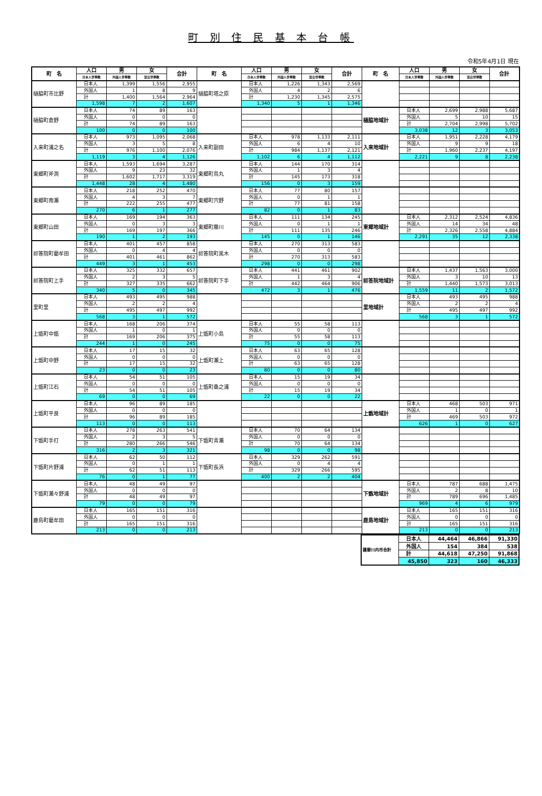町 別 住 民 基 本 台 帳
令和5年4月1日 現在
| 町 名 | 人口 | 男 | 女 | 合計 | 町 名 | 人口 | 男 | 女 | 合計 | 町 名 | 人口 | 男 | 女 | 合計 |
| --- | --- | --- | --- | --- | --- | --- | --- | --- | --- | --- | --- | --- | --- | --- |
| | 日本人世帯数 | 外国人世帯数 | 混合世帯数 | | | 日本人世帯数 | 外国人世帯数 | 混合世帯数 | | | 日本人世帯数 | 外国人世帯数 | 混合世帯数 | |
| 樋脇町市比野 | 日本人 | 1,399 | 1,556 | 2,955 | 樋脇町塔之原 | 日本人 | 1,226 | 1,343 | 2,569 | | | | | |
| | 外国人 | 1 | 8 | 9 | | 外国人 | 4 | 2 | 6 | | | | | |
| | 計 | 1,400 | 1,564 | 2,964 | | 計 | 1,230 | 1,345 | 2,575 | | | | | |
| | 1,598 | 7 | 2 | 1,607 | | 1,340 | 5 | 1 | 1,346 | | | | | |
| 樋脇町倉野 | 日本人 | 74 | 89 | 163 | | | | | | 樋脇地域計 | 日本人 | 2,699 | 2,988 | 5,687 |
| | 外国人 | 0 | 0 | 0 | | | | | | | 外国人 | 5 | 10 | 15 |
| | 計 | 74 | 89 | 163 | | | | | | | 計 | 2,704 | 2,998 | 5,702 |
| | 100 | 0 | 0 | 100 | | | | | | | 3,038 | 12 | 3 | 3,053 |
| 入来町浦之名 | 日本人 | 973 | 1,095 | 2,068 | 入来町副田 | 日本人 | 978 | 1,133 | 2,111 | 入来地域計 | 日本人 | 1,951 | 2,228 | 4,179 |
| | 外国人 | 3 | 5 | 8 | | 外国人 | 6 | 4 | 10 | | 外国人 | 9 | 9 | 18 |
| | 計 | 976 | 1,100 | 2,076 | | 計 | 984 | 1,137 | 2,121 | | 計 | 1,960 | 2,237 | 4,197 |
| | 1,119 | 3 | 4 | 1,126 | | 1,102 | 6 | 4 | 1,112 | | 2,221 | 9 | 8 | 2,238 |
| 東郷町斧渕 | 日本人 | 1,593 | 1,694 | 3,287 | 東郷町鳥丸 | 日本人 | 144 | 170 | 314 | | | | | |
| | 外国人 | 9 | 23 | 32 | | 外国人 | 1 | 3 | 4 | | | | | |
| | 計 | 1,602 | 1,717 | 3,319 | | 計 | 145 | 173 | 318 | | | | | |
| | 1,448 | 28 | 4 | 1,480 | | 156 | 0 | 3 | 159 | | | | | |
| 東郷町南瀬 | 日本人 | 218 | 252 | 470 | 東郷町宍野 | 日本人 | 77 | 80 | 157 | | | | | |
| | 外国人 | 4 | 3 | 7 | | 外国人 | 0 | 1 | 1 | | | | | |
| | 計 | 222 | 255 | 477 | | 計 | 77 | 81 | 158 | | | | | |
| | 270 | 6 | 1 | 277 | | 82 | 0 | 1 | 83 | | | | | |
| 東郷町山田 | 日本人 | 169 | 194 | 363 | 東郷町藤川 | 日本人 | 111 | 134 | 245 | 東郷地域計 | 日本人 | 2,312 | 2,524 | 4,836 |
| | 外国人 | 0 | 3 | 3 | | 外国人 | 0 | 1 | 1 | | 外国人 | 14 | 34 | 48 |
| | 計 | 169 | 197 | 366 | | 計 | 111 | 135 | 246 | | 計 | 2,326 | 2,558 | 4,884 |
| | 190 | 1 | 2 | 193 | | 145 | 0 | 1 | 146 | | 2,291 | 35 | 12 | 2,338 |
| 祁答院町藺牟田 | 日本人 | 401 | 457 | 858 | 祁答院町黒木 | 日本人 | 270 | 313 | 583 | | | | | |
| | 外国人 | 0 | 4 | 4 | | 外国人 | 0 | 0 | 0 | | | | | |
| | 計 | 401 | 461 | 862 | | 計 | 270 | 313 | 583 | | | | | |
| | 449 | 3 | 1 | 453 | | 298 | 0 | 0 | 298 | | | | | |
| 祁答院町上手 | 日本人 | 325 | 332 | 657 | 祁答院町下手 | 日本人 | 441 | 461 | 902 | 祁答院地域計 | 日本人 | 1,437 | 1,563 | 3,000 |
| | 外国人 | 2 | 3 | 5 | | 外国人 | 1 | 3 | 4 | | 外国人 | 3 | 10 | 13 |
| | 計 | 327 | 335 | 662 | | 計 | 442 | 464 | 906 | | 計 | 1,440 | 1,573 | 3,013 |
| | 340 | 5 | 0 | 345 | | 472 | 3 | 1 | 476 | | 1,559 | 11 | 2 | 1,572 |
| 里町里 | 日本人 | 493 | 495 | 988 | | | | | | 里地域計 | 日本人 | 493 | 495 | 988 |
| | 外国人 | 2 | 2 | 4 | | | | | | | 外国人 | 2 | 2 | 4 |
| | 計 | 495 | 497 | 992 | | | | | | | 計 | 495 | 497 | 992 |
| | 568 | 3 | 1 | 572 | | | | | | | 568 | 3 | 1 | 572 |
| 上甑町中甑 | 日本人 | 168 | 206 | 374 | 上甑町小島 | 日本人 | 55 | 58 | 113 | | | | | |
| | 外国人 | 1 | 0 | 1 | | 外国人 | 0 | 0 | 0 | | | | | |
| | 計 | 169 | 206 | 375 | | 計 | 55 | 58 | 113 | | | | | |
| | 244 | 1 | 0 | 245 | | 75 | 0 | 0 | 75 | | | | | |
| 上甑町中野 | 日本人 | 17 | 15 | 32 | 上甑町瀬上 | 日本人 | 63 | 65 | 128 | | | | | |
| | 外国人 | 0 | 0 | 0 | | 外国人 | 0 | 0 | 0 | | | | | |
| | 計 | 17 | 15 | 32 | | 計 | 63 | 65 | 128 | | | | | |
| | 23 | 0 | 0 | 23 | | 80 | 0 | 0 | 80 | | | | | |
| 上甑町江石 | 日本人 | 54 | 51 | 105 | 上甑町桑之浦 | 日本人 | 15 | 19 | 34 | | | | | |
| | 外国人 | 0 | 0 | 0 | | 外国人 | 0 | 0 | 0 | | | | | |
| | 計 | 54 | 51 | 105 | | 計 | 15 | 19 | 34 | | | | | |
| | 69 | 0 | 0 | 69 | | 22 | 0 | 0 | 22 | | | | | |
| 上甑町平良 | 日本人 | 96 | 89 | 185 | | | | | | 上甑地域計 | 日本人 | 468 | 503 | 971 |
| | 外国人 | 0 | 0 | 0 | | | | | | | 外国人 | 1 | 0 | 1 |
| | 計 | 96 | 89 | 185 | | | | | | | 計 | 469 | 503 | 972 |
| | 113 | 0 | 0 | 113 | | | | | | | 626 | 1 | 0 | 627 |
| 下甑町手打 | 日本人 | 278 | 263 | 541 | 下甑町青瀬 | 日本人 | 70 | 64 | 134 | | | | | |
| | 外国人 | 2 | 3 | 5 | | 外国人 | 0 | 0 | 0 | | | | | |
| | 計 | 280 | 266 | 546 | | 計 | 70 | 64 | 134 | | | | | |
| | 316 | 2 | 3 | 321 | | 98 | 0 | 0 | 98 | | | | | |
| 下甑町片野浦 | 日本人 | 62 | 50 | 112 | 下甑町長浜 | 日本人 | 329 | 262 | 591 | | | | | |
| | 外国人 | 0 | 1 | 1 | | 外国人 | 0 | 4 | 4 | | | | | |
| | 計 | 62 | 51 | 113 | | 計 | 329 | 266 | 595 | | | | | |
| | 76 | 0 | 1 | 77 | | 400 | 2 | 2 | 404 | | | | | |
| 下甑町瀬々野浦 | 日本人 | 48 | 49 | 97 | | | | | | 下甑地域計 | 日本人 | 787 | 688 | 1,475 |
| | 外国人 | 0 | 0 | 0 | | | | | | | 外国人 | 2 | 8 | 10 |
| | 計 | 48 | 49 | 97 | | | | | | | 計 | 789 | 696 | 1,485 |
| | 79 | 0 | 0 | 79 | | | | | | | 969 | 4 | 6 | 979 |
| 鹿島町藺牟田 | 日本人 | 165 | 151 | 316 | | | | | | 鹿島地域計 | 日本人 | 165 | 151 | 316 |
| | 外国人 | 0 | 0 | 0 | | | | | | | 外国人 | 0 | 0 | 0 |
| | 計 | 165 | 151 | 316 | | | | | | | 計 | 165 | 151 | 316 |
| | 213 | 0 | 0 | 213 | | | | | | | 213 | 0 | 0 | 213 |
| 薩摩川内市合計 | 日本人 | 44,464 | 46,866 | 91,330 |
| | 外国人 | 154 | 384 | 538 |
| | 計 | 44,618 | 47,250 | 91,868 |
| | 45,850 | 323 | 160 | 46,333 |